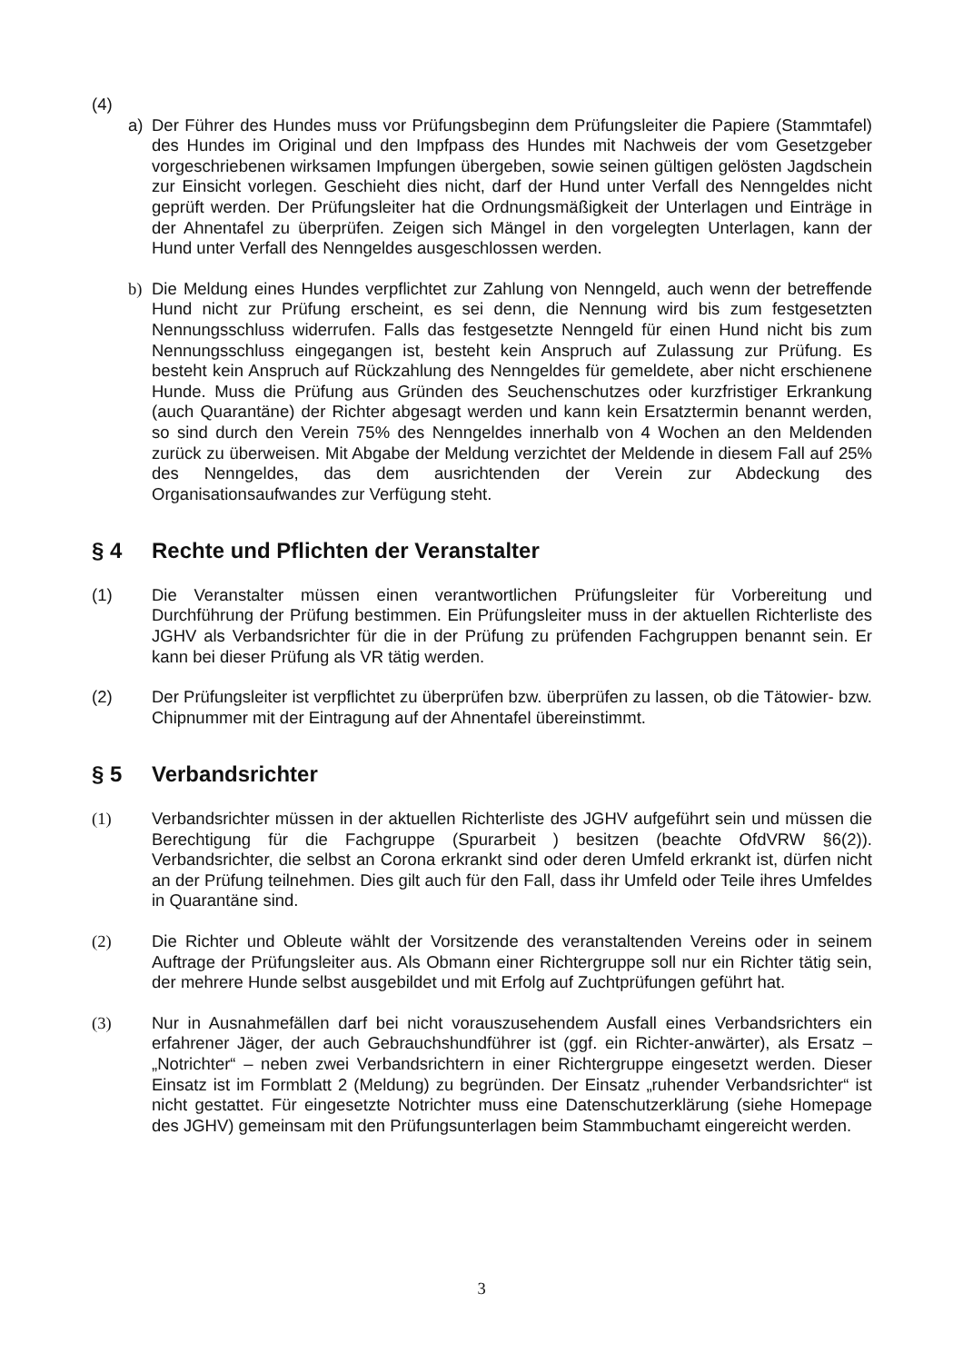(4)
a) Der Führer des Hundes muss vor Prüfungsbeginn dem Prüfungsleiter die Papiere (Stammtafel) des Hundes im Original und den Impfpass des Hundes mit Nachweis der vom Gesetzgeber vorgeschriebenen wirksamen Impfungen übergeben, sowie seinen gültigen gelösten Jagdschein zur Einsicht vorlegen. Geschieht dies nicht, darf der Hund unter Verfall des Nenngeldes nicht geprüft werden. Der Prüfungsleiter hat die Ordnungsmäßigkeit der Unterlagen und Einträge in der Ahnentafel zu überprüfen. Zeigen sich Mängel in den vorgelegten Unterlagen, kann der Hund unter Verfall des Nenngeldes ausgeschlossen werden.
b) Die Meldung eines Hundes verpflichtet zur Zahlung von Nenngeld, auch wenn der betreffende Hund nicht zur Prüfung erscheint, es sei denn, die Nennung wird bis zum festgesetzten Nennungsschluss widerrufen. Falls das festgesetzte Nenngeld für einen Hund nicht bis zum Nennungsschluss eingegangen ist, besteht kein Anspruch auf Zulassung zur Prüfung. Es besteht kein Anspruch auf Rückzahlung des Nenngeldes für gemeldete, aber nicht erschienene Hunde. Muss die Prüfung aus Gründen des Seuchenschutzes oder kurzfristiger Erkrankung (auch Quarantäne) der Richter abgesagt werden und kann kein Ersatztermin benannt werden, so sind durch den Verein 75% des Nenngeldes innerhalb von 4 Wochen an den Meldenden zurück zu überweisen. Mit Abgabe der Meldung verzichtet der Meldende in diesem Fall auf 25% des Nenngeldes, das dem ausrichtenden der Verein zur Abdeckung des Organisationsaufwandes zur Verfügung steht.
§ 4 Rechte und Pflichten der Veranstalter
(1) Die Veranstalter müssen einen verantwortlichen Prüfungsleiter für Vorbereitung und Durchführung der Prüfung bestimmen. Ein Prüfungsleiter muss in der aktuellen Richterliste des JGHV als Verbandsrichter für die in der Prüfung zu prüfenden Fachgruppen benannt sein. Er kann bei dieser Prüfung als VR tätig werden.
(2) Der Prüfungsleiter ist verpflichtet zu überprüfen bzw. überprüfen zu lassen, ob die Tätowier- bzw. Chipnummer mit der Eintragung auf der Ahnentafel übereinstimmt.
§ 5 Verbandsrichter
(1) Verbandsrichter müssen in der aktuellen Richterliste des JGHV aufgeführt sein und müssen die Berechtigung für die Fachgruppe (Spurarbeit ) besitzen (beachte OfdVRW §6(2)). Verbandsrichter, die selbst an Corona erkrankt sind oder deren Umfeld erkrankt ist, dürfen nicht an der Prüfung teilnehmen. Dies gilt auch für den Fall, dass ihr Umfeld oder Teile ihres Umfeldes in Quarantäne sind.
(2) Die Richter und Obleute wählt der Vorsitzende des veranstaltenden Vereins oder in seinem Auftrage der Prüfungsleiter aus. Als Obmann einer Richtergruppe soll nur ein Richter tätig sein, der mehrere Hunde selbst ausgebildet und mit Erfolg auf Zuchtprüfungen geführt hat.
(3) Nur in Ausnahmefällen darf bei nicht vorauszusehendem Ausfall eines Verbandsrichters ein erfahrener Jäger, der auch Gebrauchshundführer ist (ggf. ein Richter-anwärter), als Ersatz – „Notrichter“ – neben zwei Verbandsrichtern in einer Richtergruppe eingesetzt werden. Dieser Einsatz ist im Formblatt 2 (Meldung) zu begründen. Der Einsatz „ruhender Verbandsrichter“ ist nicht gestattet. Für eingesetzte Notrichter muss eine Datenschutzerklärung (siehe Homepage des JGHV) gemeinsam mit den Prüfungsunterlagen beim Stammbuchamt eingereicht werden.
3